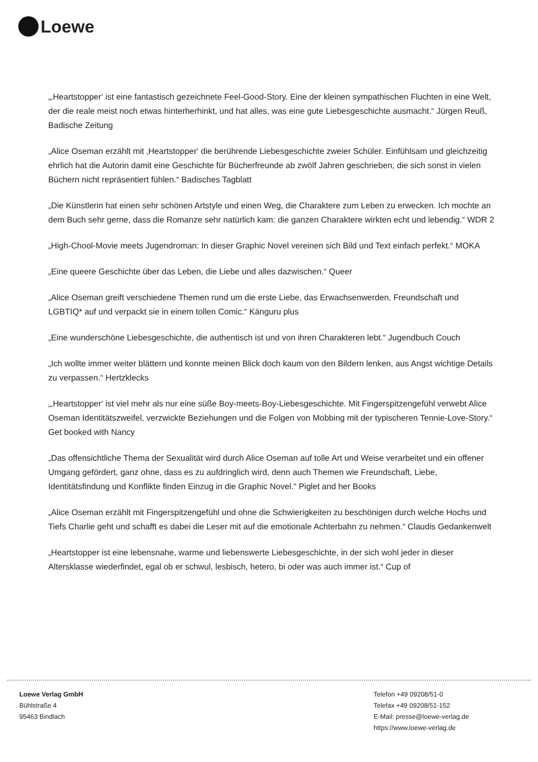Loewe
„‚Heartstopper‘ ist eine fantastisch gezeichnete Feel-Good-Story. Eine der kleinen sympathischen Fluchten in eine Welt, der die reale meist noch etwas hinterherhinkt, und hat alles, was eine gute Liebesgeschichte ausmacht.“ Jürgen Reuß, Badische Zeitung
„Alice Oseman erzählt mit ‚Heartstopper‘ die berührende Liebesgeschichte zweier Schüler. Einfühlsam und gleichzeitig ehrlich hat die Autorin damit eine Geschichte für Bücherfreunde ab zwölf Jahren geschrieben, die sich sonst in vielen Büchern nicht repräsentiert fühlen.“ Badisches Tagblatt
„Die Künstlerin hat einen sehr schönen Artstyle und einen Weg, die Charaktere zum Leben zu erwecken. Ich mochte an dem Buch sehr gerne, dass die Romanze sehr natürlich kam: die ganzen Charaktere wirkten echt und lebendig.“ WDR 2
„High-Chool-Movie meets Jugendroman: In dieser Graphic Novel vereinen sich Bild und Text einfach perfekt.“ MOKA
„Eine queere Geschichte über das Leben, die Liebe und alles dazwischen.“ Queer
„Alice Oseman greift verschiedene Themen rund um die erste Liebe, das Erwachsenwerden, Freundschaft und LGBTIQ* auf und verpackt sie in einem tollen Comic.“ Känguru plus
„Eine wunderschöne Liebesgeschichte, die authentisch ist und von ihren Charakteren lebt.“ Jugendbuch Couch
„Ich wollte immer weiter blättern und konnte meinen Blick doch kaum von den Bildern lenken, aus Angst wichtige Details zu verpassen.“ Hertzklecks
„‚Heartstopper‘ ist viel mehr als nur eine süße Boy-meets-Boy-Liebesgeschichte. Mit Fingerspitzengefühl verwebt Alice Oseman Identitätszweifel, verzwickte Beziehungen und die Folgen von Mobbing mit der typischeren Tennie-Love-Story.“ Get booked with Nancy
„Das offensichtliche Thema der Sexualität wird durch Alice Oseman auf tolle Art und Weise verarbeitet und ein offener Umgang gefördert, ganz ohne, dass es zu aufdringlich wird, denn auch Themen wie Freundschaft, Liebe, Identitätsfindung und Konflikte finden Einzug in die Graphic Novel.“ Piglet and her Books
„Alice Oseman erzählt mit Fingerspitzengefühl und ohne die Schwierigkeiten zu beschönigen durch welche Hochs und Tiefs Charlie geht und schafft es dabei die Leser mit auf die emotionale Achterbahn zu nehmen.“ Claudis Gedankenwelt
„Heartstopper ist eine lebensnahe, warme und liebenswerte Liebesgeschichte, in der sich wohl jeder in dieser Altersklasse wiederfindet, egal ob er schwul, lesbisch, hetero, bi oder was auch immer ist.“ Cup of
Loewe Verlag GmbH
Bühlstraße 4
95463 Bindlach
Telefon +49 09208/51-0
Telefax +49 09208/51-152
E-Mail: presse@loewe-verlag.de
https://www.loewe-verlag.de